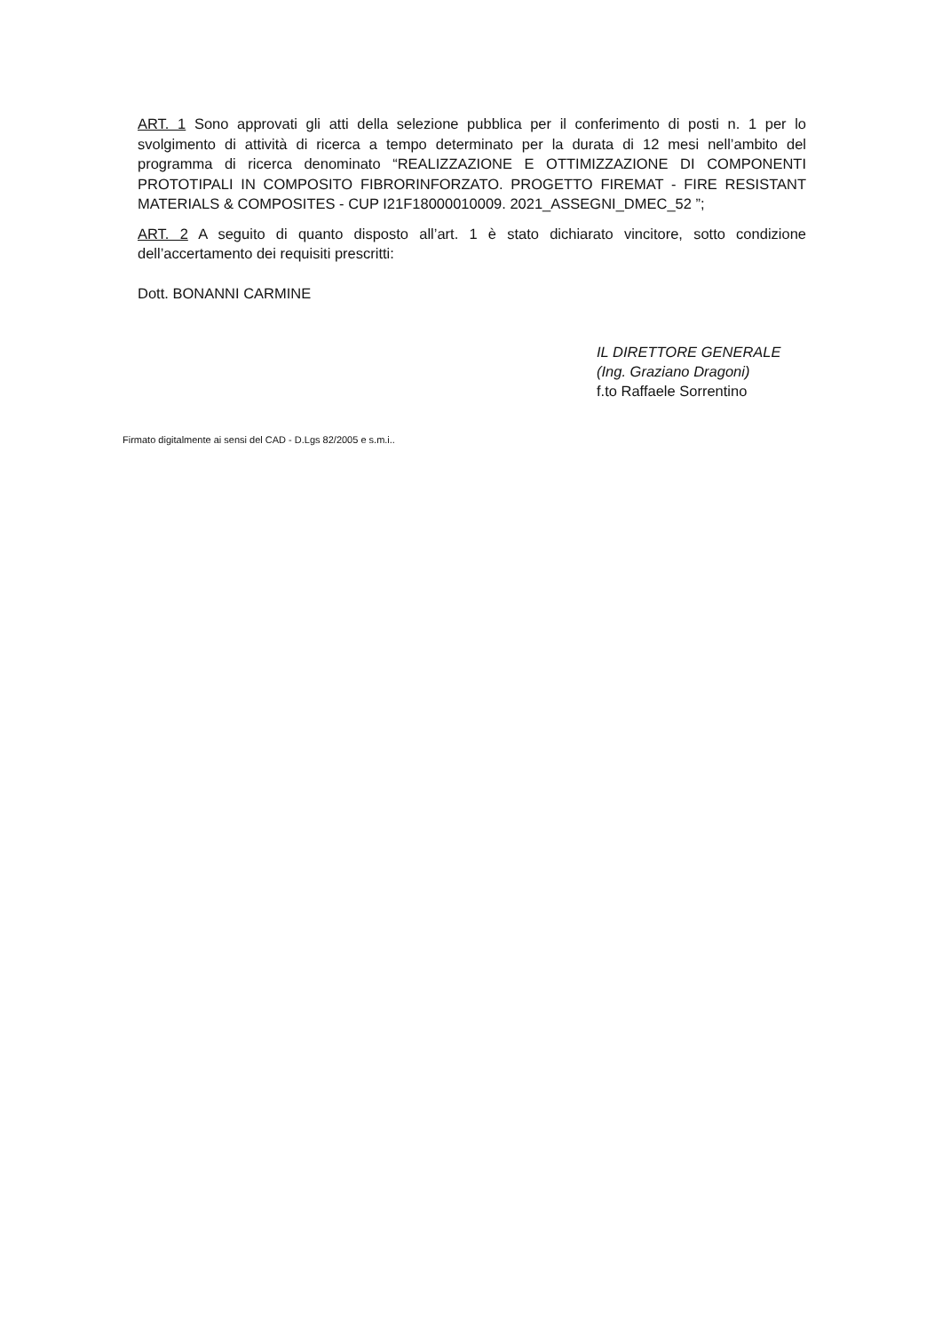ART. 1 Sono approvati gli atti della selezione pubblica per il conferimento di posti n. 1 per lo svolgimento di attività di ricerca a tempo determinato per la durata di 12 mesi nell’ambito del programma di ricerca denominato “REALIZZAZIONE E OTTIMIZZAZIONE DI COMPONENTI PROTOTIPALI IN COMPOSITO FIBRORINFORZATO. PROGETTO FIREMAT - FIRE RESISTANT MATERIALS & COMPOSITES - CUP I21F18000010009. 2021_ASSEGNI_DMEC_52 ”;
ART. 2 A seguito di quanto disposto all’art. 1 è stato dichiarato vincitore, sotto condizione dell’accertamento dei requisiti prescritti:
Dott. BONANNI CARMINE
IL DIRETTORE GENERALE
(Ing. Graziano Dragoni)
f.to Raffaele Sorrentino
Firmato digitalmente ai sensi del CAD - D.Lgs 82/2005 e s.m.i..